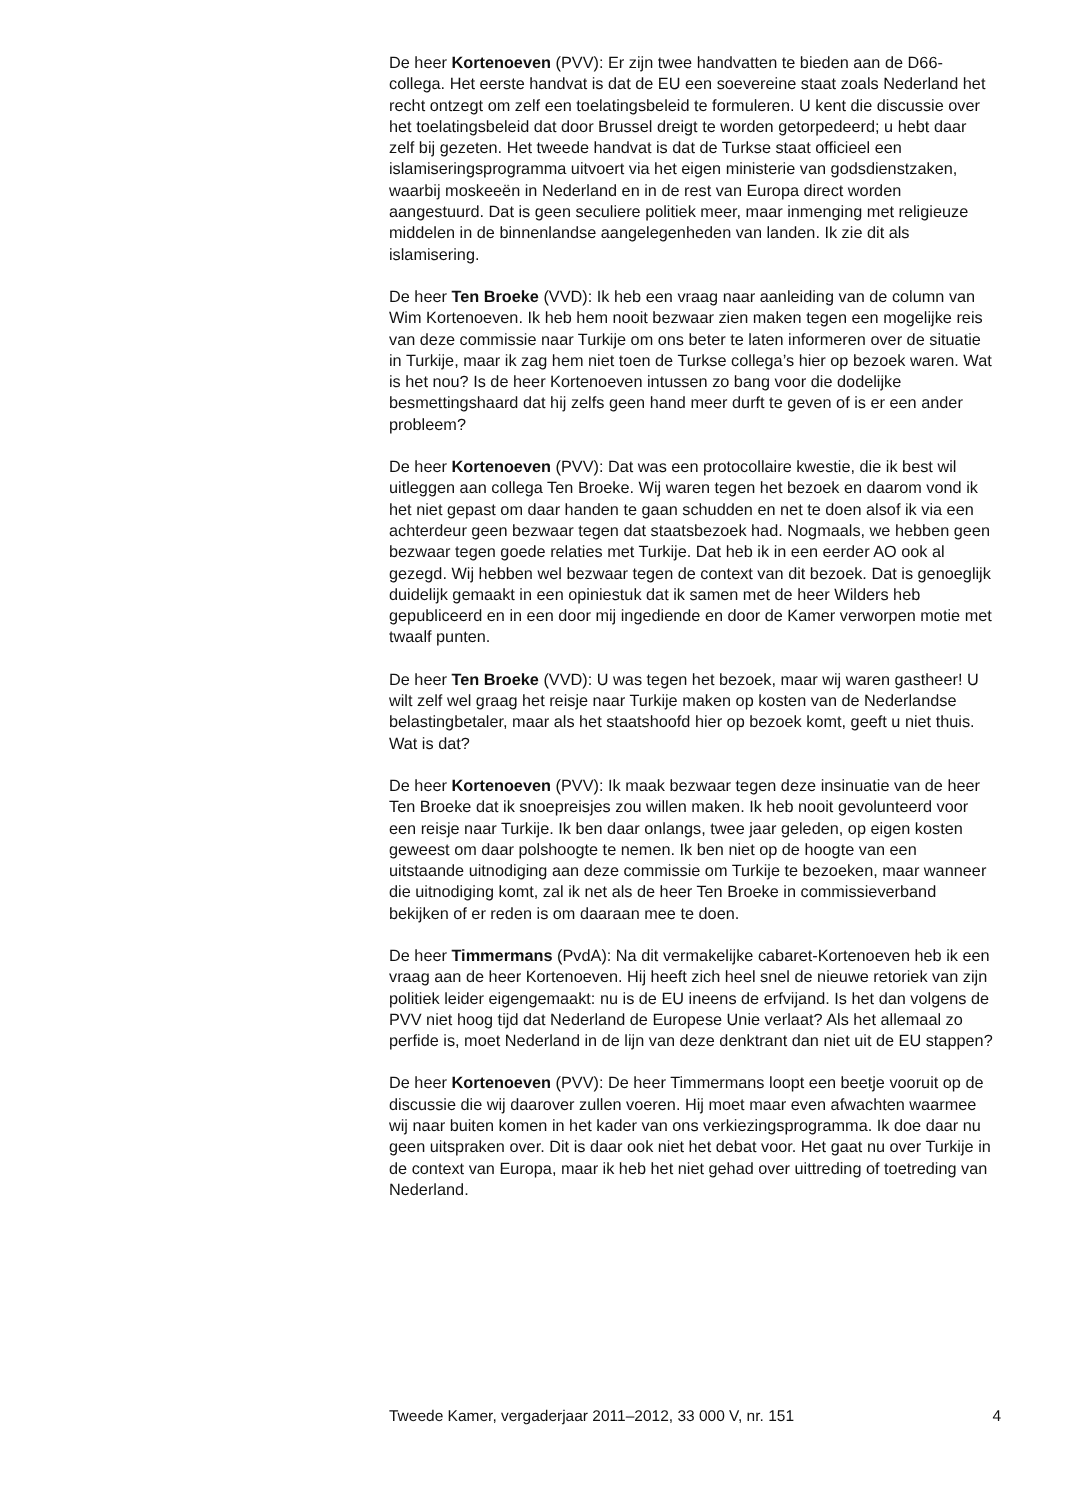De heer Kortenoeven (PVV): Er zijn twee handvatten te bieden aan de D66-collega. Het eerste handvat is dat de EU een soevereine staat zoals Nederland het recht ontzegt om zelf een toelatingsbeleid te formuleren. U kent die discussie over het toelatingsbeleid dat door Brussel dreigt te worden getorpedeerd; u hebt daar zelf bij gezeten. Het tweede handvat is dat de Turkse staat officieel een islamiseringsprogramma uitvoert via het eigen ministerie van godsdienstzaken, waarbij moskeeën in Nederland en in de rest van Europa direct worden aangestuurd. Dat is geen seculiere politiek meer, maar inmenging met religieuze middelen in de binnenlandse aangelegenheden van landen. Ik zie dit als islamisering.
De heer Ten Broeke (VVD): Ik heb een vraag naar aanleiding van de column van Wim Kortenoeven. Ik heb hem nooit bezwaar zien maken tegen een mogelijke reis van deze commissie naar Turkije om ons beter te laten informeren over de situatie in Turkije, maar ik zag hem niet toen de Turkse collega’s hier op bezoek waren. Wat is het nou? Is de heer Kortenoeven intussen zo bang voor die dodelijke besmettingshaard dat hij zelfs geen hand meer durft te geven of is er een ander probleem?
De heer Kortenoeven (PVV): Dat was een protocollaire kwestie, die ik best wil uitleggen aan collega Ten Broeke. Wij waren tegen het bezoek en daarom vond ik het niet gepast om daar handen te gaan schudden en net te doen alsof ik via een achterdeur geen bezwaar tegen dat staatsbezoek had. Nogmaals, we hebben geen bezwaar tegen goede relaties met Turkije. Dat heb ik in een eerder AO ook al gezegd. Wij hebben wel bezwaar tegen de context van dit bezoek. Dat is genoeglijk duidelijk gemaakt in een opiniestuk dat ik samen met de heer Wilders heb gepubliceerd en in een door mij ingediende en door de Kamer verworpen motie met twaalf punten.
De heer Ten Broeke (VVD): U was tegen het bezoek, maar wij waren gastheer! U wilt zelf wel graag het reisje naar Turkije maken op kosten van de Nederlandse belastingbetaler, maar als het staatshoofd hier op bezoek komt, geeft u niet thuis. Wat is dat?
De heer Kortenoeven (PVV): Ik maak bezwaar tegen deze insinuatie van de heer Ten Broeke dat ik snoepreisjes zou willen maken. Ik heb nooit gevolunteerd voor een reisje naar Turkije. Ik ben daar onlangs, twee jaar geleden, op eigen kosten geweest om daar polshoogte te nemen. Ik ben niet op de hoogte van een uitstaande uitnodiging aan deze commissie om Turkije te bezoeken, maar wanneer die uitnodiging komt, zal ik net als de heer Ten Broeke in commissieverband bekijken of er reden is om daaraan mee te doen.
De heer Timmermans (PvdA): Na dit vermakelijke cabaret-Kortenoeven heb ik een vraag aan de heer Kortenoeven. Hij heeft zich heel snel de nieuwe retoriek van zijn politiek leider eigengemaakt: nu is de EU ineens de erfvijand. Is het dan volgens de PVV niet hoog tijd dat Nederland de Europese Unie verlaat? Als het allemaal zo perfide is, moet Nederland in de lijn van deze denktrant dan niet uit de EU stappen?
De heer Kortenoeven (PVV): De heer Timmermans loopt een beetje vooruit op de discussie die wij daarover zullen voeren. Hij moet maar even afwachten waarmee wij naar buiten komen in het kader van ons verkiezingsprogramma. Ik doe daar nu geen uitspraken over. Dit is daar ook niet het debat voor. Het gaat nu over Turkije in de context van Europa, maar ik heb het niet gehad over uittreding of toetreding van Nederland.
Tweede Kamer, vergaderjaar 2011–2012, 33 000 V, nr. 151 4